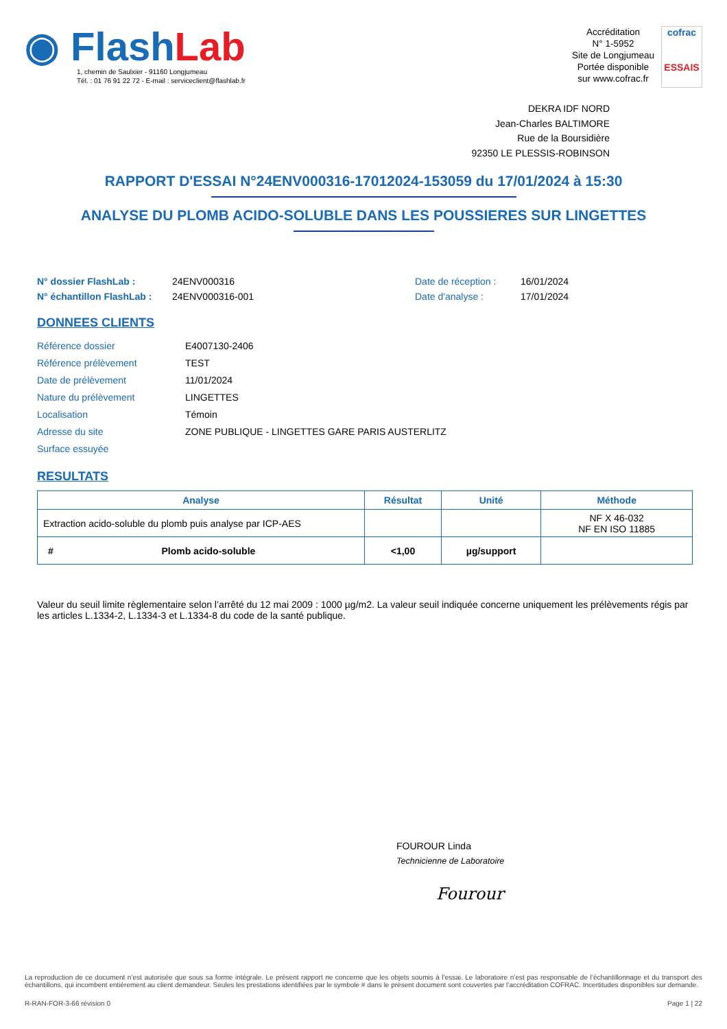◉ Flash Lab
1, chemin de Saulxier - 91160 Longjumeau
Tél. : 01 76 91 22 72 - E-mail : serviceclient@flashlab.fr
Accréditation
N° 1-5952
Site de Longjumeau
Portée disponible
sur www.cofrac.fr
cofrac
ESSAIS
DEKRA IDF NORD
Jean-Charles BALTIMORE
Rue de la Boursidière
92350 LE PLESSIS-ROBINSON
RAPPORT D'ESSAI N°24ENV000316-17012024-153059 du 17/01/2024 à 15:30
ANALYSE DU PLOMB ACIDO-SOLUBLE DANS LES POUSSIERES SUR LINGETTES
| N° dossier FlashLab : | 24ENV000316 | Date de réception : | 16/01/2024 |
| N° échantillon FlashLab : | 24ENV000316-001 | Date d'analyse : | 17/01/2024 |
DONNEES CLIENTS
| Référence dossier | E4007130-2406 |
| Référence prélèvement | TEST |
| Date de prélèvement | 11/01/2024 |
| Nature du prélèvement | LINGETTES |
| Localisation | Témoin |
| Adresse du site | ZONE PUBLIQUE - LINGETTES GARE PARIS AUSTERLITZ |
| Surface essuyée | |
RESULTATS
| Analyse | Résultat | Unité | Méthode |
| --- | --- | --- | --- |
| Extraction acido-soluble du plomb puis analyse par ICP-AES | | | NF X 46-032 NF EN ISO 11885 |
| # Plomb acido-soluble | <1,00 | µg/support | |
Valeur du seuil limite règlementaire selon l’arrêté du 12 mai 2009 : 1000 µg/m2. La valeur seuil indiquée concerne uniquement les prélèvements régis par les articles L.1334-2, L.1334-3 et L.1334-8 du code de la santé publique.
FOUROUR Linda
Technicienne de Laboratoire
Fourour
La reproduction de ce document n’est autorisée que sous sa forme intégrale. Le présent rapport ne concerne que les objets soumis à l’essai. Le laboratoire n’est pas responsable de l’échantillonnage et du transport des échantillons, qui incombent entièrement au client demandeur. Seules les prestations identifiées par le symbole # dans le présent document sont couvertes par l’accréditation COFRAC. Incertitudes disponibles sur demande.
R-RAN-FOR-3-66 révision 0 Page 1 | 22